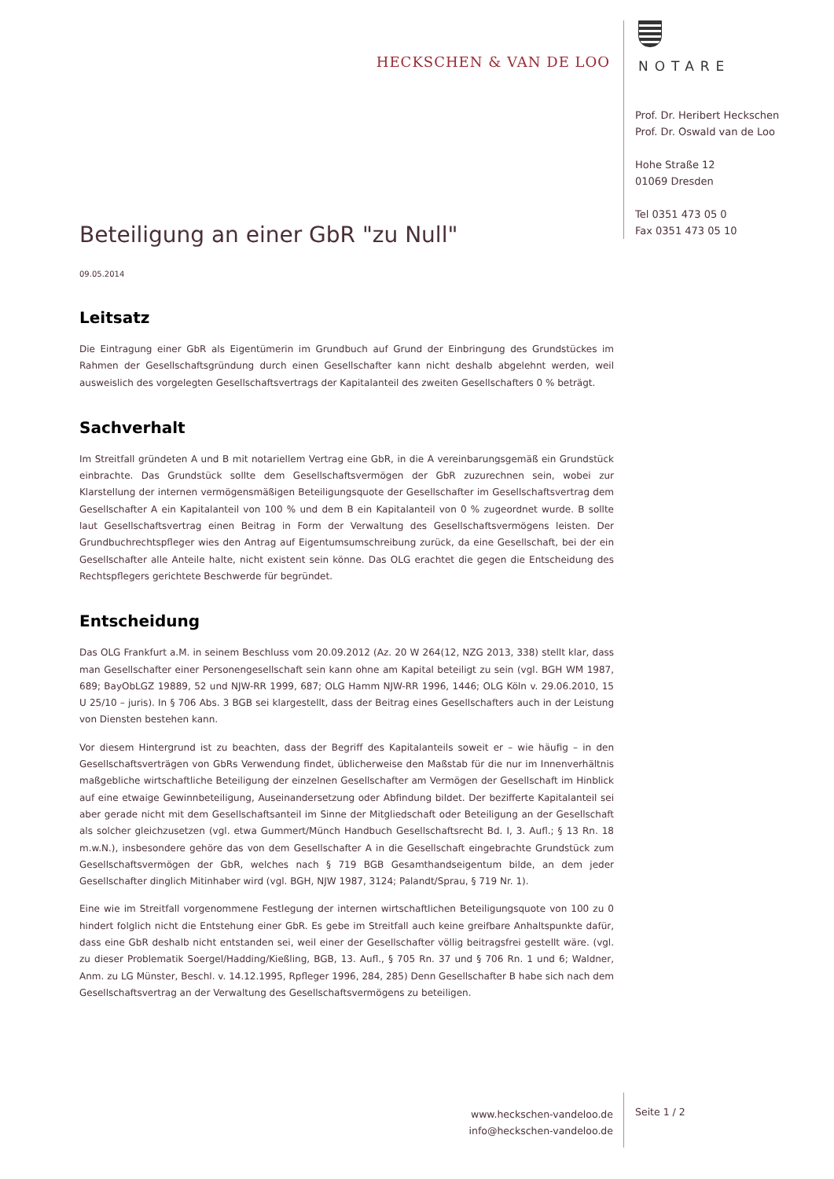HECKSCHEN & VAN DE LOO
NOTARE
Prof. Dr. Heribert Heckschen
Prof. Dr. Oswald van de Loo
Hohe Straße 12
01069 Dresden
Tel 0351 473 05 0
Fax 0351 473 05 10
Beteiligung an einer GbR "zu Null"
09.05.2014
Leitsatz
Die Eintragung einer GbR als Eigentümerin im Grundbuch auf Grund der Einbringung des Grundstückes im Rahmen der Gesellschaftsgründung durch einen Gesellschafter kann nicht deshalb abgelehnt werden, weil ausweislich des vorgelegten Gesellschaftsvertrags der Kapitalanteil des zweiten Gesellschafters 0 % beträgt.
Sachverhalt
Im Streitfall gründeten A und B mit notariellem Vertrag eine GbR, in die A vereinbarungsgemäß ein Grundstück einbrachte. Das Grundstück sollte dem Gesellschaftsvermögen der GbR zuzurechnen sein, wobei zur Klarstellung der internen vermögensmäßigen Beteiligungsquote der Gesellschafter im Gesellschaftsvertrag dem Gesellschafter A ein Kapitalanteil von 100 % und dem B ein Kapitalanteil von 0 % zugeordnet wurde. B sollte laut Gesellschaftsvertrag einen Beitrag in Form der Verwaltung des Gesellschaftsvermögens leisten. Der Grundbuchrechtspfleger wies den Antrag auf Eigentumsumschreibung zurück, da eine Gesellschaft, bei der ein Gesellschafter alle Anteile halte, nicht existent sein könne. Das OLG erachtet die gegen die Entscheidung des Rechtspflegers gerichtete Beschwerde für begründet.
Entscheidung
Das OLG Frankfurt a.M. in seinem Beschluss vom 20.09.2012 (Az. 20 W 264(12, NZG 2013, 338) stellt klar, dass man Gesellschafter einer Personengesellschaft sein kann ohne am Kapital beteiligt zu sein (vgl. BGH WM 1987, 689; BayObLGZ 19889, 52 und NJW-RR 1999, 687; OLG Hamm NJW-RR 1996, 1446; OLG Köln v. 29.06.2010, 15 U 25/10 – juris). In § 706 Abs. 3 BGB sei klargestellt, dass der Beitrag eines Gesellschafters auch in der Leistung von Diensten bestehen kann.
Vor diesem Hintergrund ist zu beachten, dass der Begriff des Kapitalanteils soweit er – wie häufig – in den Gesellschaftsverträgen von GbRs Verwendung findet, üblicherweise den Maßstab für die nur im Innenverhältnis maßgebliche wirtschaftliche Beteiligung der einzelnen Gesellschafter am Vermögen der Gesellschaft im Hinblick auf eine etwaige Gewinnbeteiligung, Auseinandersetzung oder Abfindung bildet. Der bezifferte Kapitalanteil sei aber gerade nicht mit dem Gesellschaftsanteil im Sinne der Mitgliedschaft oder Beteiligung an der Gesellschaft als solcher gleichzusetzen (vgl. etwa Gummert/Münch Handbuch Gesellschaftsrecht Bd. I, 3. Aufl.; § 13 Rn. 18 m.w.N.), insbesondere gehöre das von dem Gesellschafter A in die Gesellschaft eingebrachte Grundstück zum Gesellschaftsvermögen der GbR, welches nach § 719 BGB Gesamthandseigentum bilde, an dem jeder Gesellschafter dinglich Mitinhaber wird (vgl. BGH, NJW 1987, 3124; Palandt/Sprau, § 719 Nr. 1).
Eine wie im Streitfall vorgenommene Festlegung der internen wirtschaftlichen Beteiligungsquote von 100 zu 0 hindert folglich nicht die Entstehung einer GbR. Es gebe im Streitfall auch keine greifbare Anhaltspunkte dafür, dass eine GbR deshalb nicht entstanden sei, weil einer der Gesellschafter völlig beitragsfrei gestellt wäre. (vgl. zu dieser Problematik Soergel/Hadding/Kießling, BGB, 13. Aufl., § 705 Rn. 37 und § 706 Rn. 1 und 6; Waldner, Anm. zu LG Münster, Beschl. v. 14.12.1995, Rpfleger 1996, 284, 285) Denn Gesellschafter B habe sich nach dem Gesellschaftsvertrag an der Verwaltung des Gesellschaftsvermögens zu beteiligen.
www.heckschen-vandeloo.de
info@heckschen-vandeloo.de
Seite 1 / 2